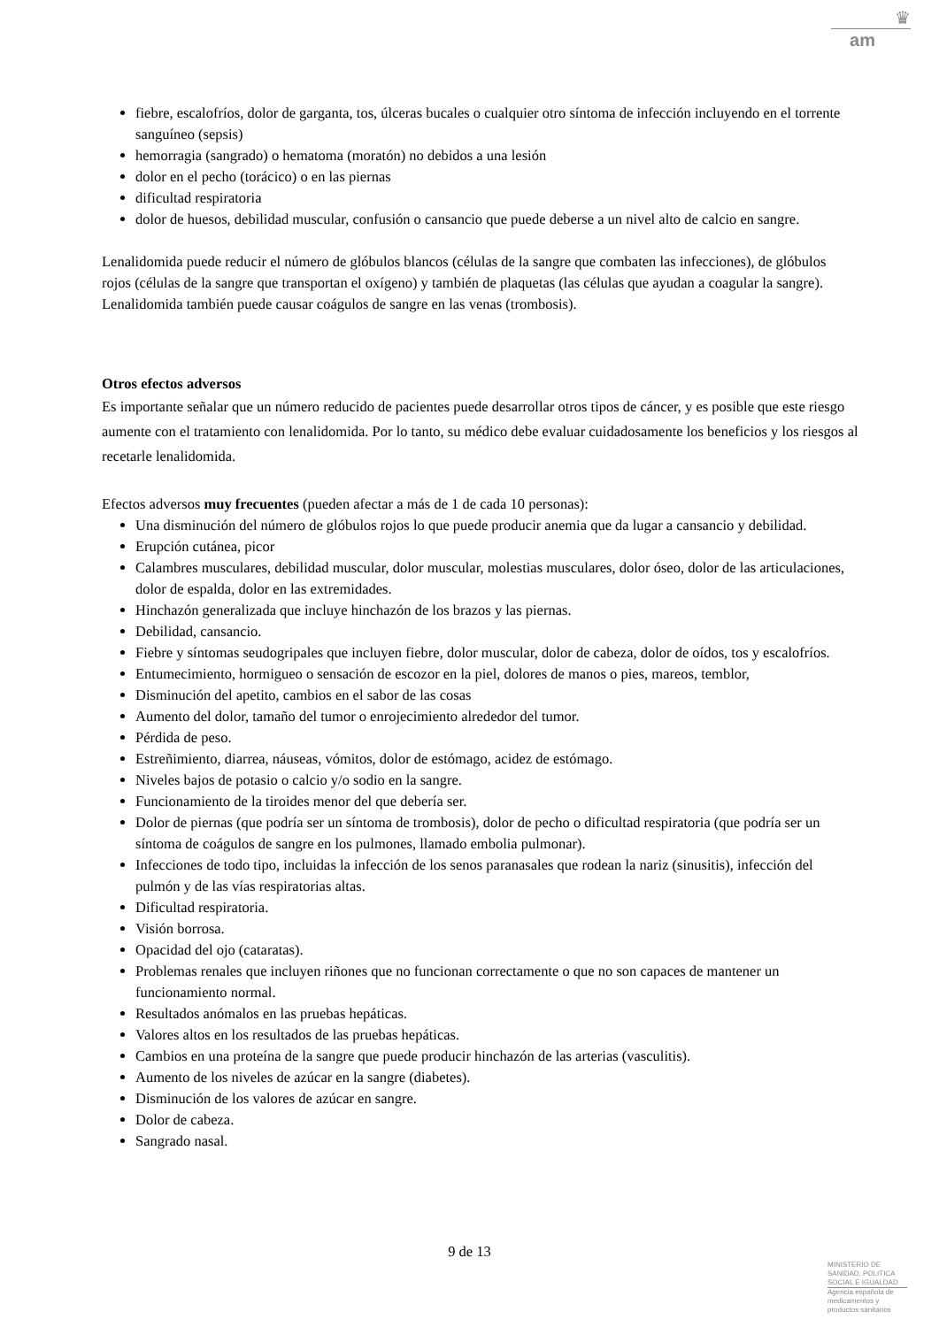♛
am
fiebre, escalofríos, dolor de garganta, tos, úlceras bucales o cualquier otro síntoma de infección incluyendo en el torrente sanguíneo (sepsis)
hemorragia (sangrado) o hematoma (moratón) no debidos a una lesión
dolor en el pecho (torácico) o en las piernas
dificultad respiratoria
dolor de huesos, debilidad muscular, confusión o cansancio que puede deberse a un nivel alto de calcio en sangre.
Lenalidomida puede reducir el número de glóbulos blancos (células de la sangre que combaten las infecciones), de glóbulos rojos (células de la sangre que transportan el oxígeno) y también de plaquetas (las células que ayudan a coagular la sangre). Lenalidomida también puede causar coágulos de sangre en las venas (trombosis).
Otros efectos adversos
Es importante señalar que un número reducido de pacientes puede desarrollar otros tipos de cáncer, y es posible que este riesgo aumente con el tratamiento con lenalidomida. Por lo tanto, su médico debe evaluar cuidadosamente los beneficios y los riesgos al recetarle lenalidomida.
Efectos adversos muy frecuentes (pueden afectar a más de 1 de cada 10 personas):
Una disminución del número de glóbulos rojos lo que puede producir anemia que da lugar a cansancio y debilidad.
Erupción cutánea, picor
Calambres musculares, debilidad muscular, dolor muscular, molestias musculares, dolor óseo, dolor de las articulaciones, dolor de espalda, dolor en las extremidades.
Hinchazón generalizada que incluye hinchazón de los brazos y las piernas.
Debilidad, cansancio.
Fiebre y síntomas seudogripales que incluyen fiebre, dolor muscular, dolor de cabeza, dolor de oídos, tos y escalofríos.
Entumecimiento, hormigueo o sensación de escozor en la piel, dolores de manos o pies, mareos, temblor,
Disminución del apetito, cambios en el sabor de las cosas
Aumento del dolor, tamaño del tumor o enrojecimiento alrededor del tumor.
Pérdida de peso.
Estreñimiento, diarrea, náuseas, vómitos, dolor de estómago, acidez de estómago.
Niveles bajos de potasio o calcio y/o sodio en la sangre.
Funcionamiento de la tiroides menor del que debería ser.
Dolor de piernas (que podría ser un síntoma de trombosis), dolor de pecho o dificultad respiratoria (que podría ser un síntoma de coágulos de sangre en los pulmones, llamado embolia pulmonar).
Infecciones de todo tipo, incluidas la infección de los senos paranasales que rodean la nariz (sinusitis), infección del pulmón y de las vías respiratorias altas.
Dificultad respiratoria.
Visión borrosa.
Opacidad del ojo (cataratas).
Problemas renales que incluyen riñones que no funcionan correctamente o que no son capaces de mantener un funcionamiento normal.
Resultados anómalos en las pruebas hepáticas.
Valores altos en los resultados de las pruebas hepáticas.
Cambios en una proteína de la sangre que puede producir hinchazón de las arterias (vasculitis).
Aumento de los niveles de azúcar en la sangre (diabetes).
Disminución de los valores de azúcar en sangre.
Dolor de cabeza.
Sangrado nasal.
9 de 13
MINISTERIO DE
SANIDAD, POLITICA
SOCIAL E IGUALDAD
Agencia española de
medicamentos y
productos sanitarios